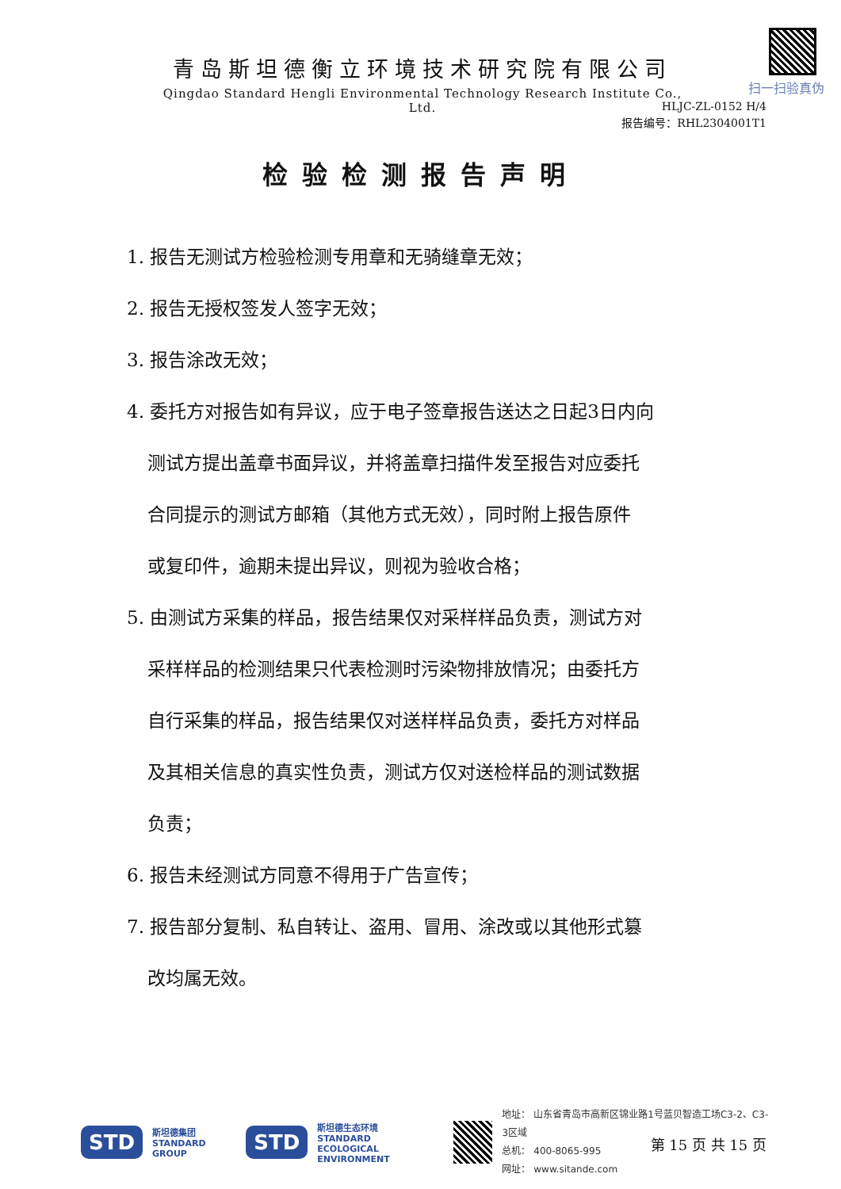青岛斯坦德衡立环境技术研究院有限公司
Qingdao Standard Hengli Environmental Technology Research Institute Co., Ltd.
扫一扫验真伪
HLJC-ZL-0152 H/4
报告编号：RHL2304001T1
检验检测报告声明
1. 报告无测试方检验检测专用章和无骑缝章无效；
2. 报告无授权签发人签字无效；
3. 报告涂改无效；
4. 委托方对报告如有异议，应于电子签章报告送达之日起3日内向
测试方提出盖章书面异议，并将盖章扫描件发至报告对应委托
合同提示的测试方邮箱（其他方式无效），同时附上报告原件
或复印件，逾期未提出异议，则视为验收合格；
5. 由测试方采集的样品，报告结果仅对采样样品负责，测试方对
采样样品的检测结果只代表检测时污染物排放情况；由委托方
自行采集的样品，报告结果仅对送样样品负责，委托方对样品
及其相关信息的真实性负责，测试方仅对送检样品的测试数据
负责；
6. 报告未经测试方同意不得用于广告宣传；
7. 报告部分复制、私自转让、盗用、冒用、涂改或以其他形式篡
改均属无效。
STD 斯坦德集团
STANDARD GROUP STD 斯坦德生态环境
STANDARD
ECOLOGICAL ENVIRONMENT
地址： 山东省青岛市高新区锦业路1号蓝贝智造工场C3-2、C3-3区域
总机： 400-8065-995
网址： www.sitande.com
第 15 页 共 15 页